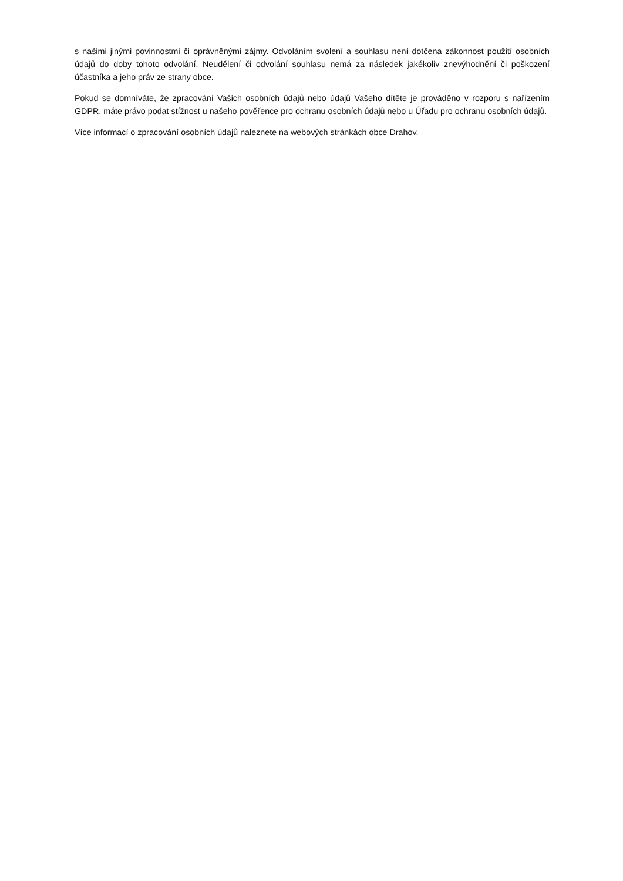s našimi jinými povinnostmi či oprávněnými zájmy. Odvoláním svolení a souhlasu není dotčena zákonnost použití osobních údajů do doby tohoto odvolání. Neudělení či odvolání souhlasu nemá za následek jakékoliv znevýhodnění či poškození účastníka a jeho práv ze strany obce.
Pokud se domníváte, že zpracování Vašich osobních údajů nebo údajů Vašeho dítěte je prováděno v rozporu s nařízením GDPR, máte právo podat stížnost u našeho pověřence pro ochranu osobních údajů nebo u Úřadu pro ochranu osobních údajů.
Více informací o zpracování osobních údajů naleznete na webových stránkách obce Drahov.